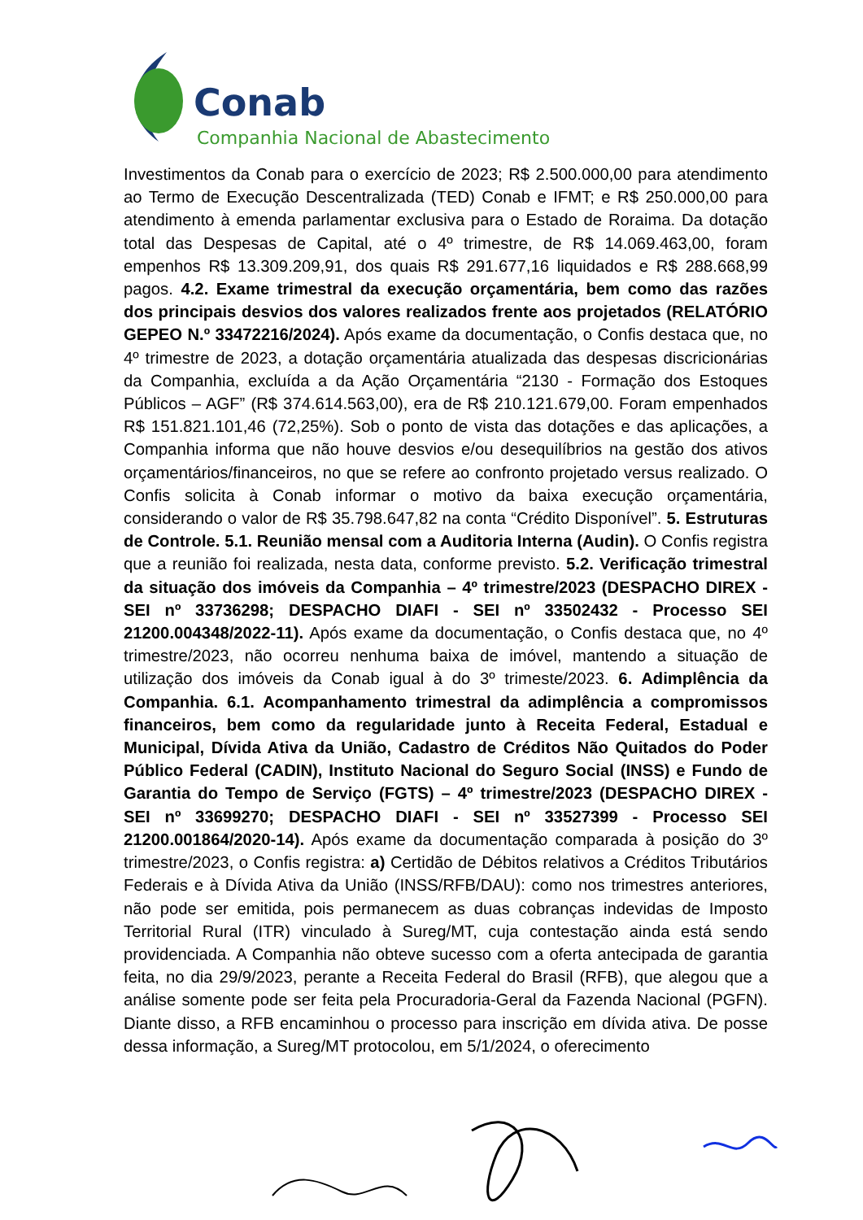Conab
Companhia Nacional de Abastecimento
Investimentos da Conab para o exercício de 2023; R$ 2.500.000,00 para atendimento ao Termo de Execução Descentralizada (TED) Conab e IFMT; e R$ 250.000,00 para atendimento à emenda parlamentar exclusiva para o Estado de Roraima. Da dotação total das Despesas de Capital, até o 4º trimestre, de R$ 14.069.463,00, foram empenhos R$ 13.309.209,91, dos quais R$ 291.677,16 liquidados e R$ 288.668,99 pagos. 4.2. Exame trimestral da execução orçamentária, bem como das razões dos principais desvios dos valores realizados frente aos projetados (RELATÓRIO GEPEO N.º 33472216/2024). Após exame da documentação, o Confis destaca que, no 4º trimestre de 2023, a dotação orçamentária atualizada das despesas discricionárias da Companhia, excluída a da Ação Orçamentária “2130 - Formação dos Estoques Públicos – AGF” (R$ 374.614.563,00), era de R$ 210.121.679,00. Foram empenhados R$ 151.821.101,46 (72,25%). Sob o ponto de vista das dotações e das aplicações, a Companhia informa que não houve desvios e/ou desequilíbrios na gestão dos ativos orçamentários/financeiros, no que se refere ao confronto projetado versus realizado. O Confis solicita à Conab informar o motivo da baixa execução orçamentária, considerando o valor de R$ 35.798.647,82 na conta “Crédito Disponível”. 5. Estruturas de Controle. 5.1. Reunião mensal com a Auditoria Interna (Audin). O Confis registra que a reunião foi realizada, nesta data, conforme previsto. 5.2. Verificação trimestral da situação dos imóveis da Companhia – 4º trimestre/2023 (DESPACHO DIREX - SEI nº 33736298; DESPACHO DIAFI - SEI nº 33502432 - Processo SEI 21200.004348/2022-11). Após exame da documentação, o Confis destaca que, no 4º trimestre/2023, não ocorreu nenhuma baixa de imóvel, mantendo a situação de utilização dos imóveis da Conab igual à do 3º trimeste/2023. 6. Adimplência da Companhia. 6.1. Acompanhamento trimestral da adimplência a compromissos financeiros, bem como da regularidade junto à Receita Federal, Estadual e Municipal, Dívida Ativa da União, Cadastro de Créditos Não Quitados do Poder Público Federal (CADIN), Instituto Nacional do Seguro Social (INSS) e Fundo de Garantia do Tempo de Serviço (FGTS) – 4º trimestre/2023 (DESPACHO DIREX - SEI nº 33699270; DESPACHO DIAFI - SEI nº 33527399 - Processo SEI 21200.001864/2020-14). Após exame da documentação comparada à posição do 3º trimestre/2023, o Confis registra: a) Certidão de Débitos relativos a Créditos Tributários Federais e à Dívida Ativa da União (INSS/RFB/DAU): como nos trimestres anteriores, não pode ser emitida, pois permanecem as duas cobranças indevidas de Imposto Territorial Rural (ITR) vinculado à Sureg/MT, cuja contestação ainda está sendo providenciada. A Companhia não obteve sucesso com a oferta antecipada de garantia feita, no dia 29/9/2023, perante a Receita Federal do Brasil (RFB), que alegou que a análise somente pode ser feita pela Procuradoria-Geral da Fazenda Nacional (PGFN). Diante disso, a RFB encaminhou o processo para inscrição em dívida ativa. De posse dessa informação, a Sureg/MT protocolou, em 5/1/2024, o oferecimento